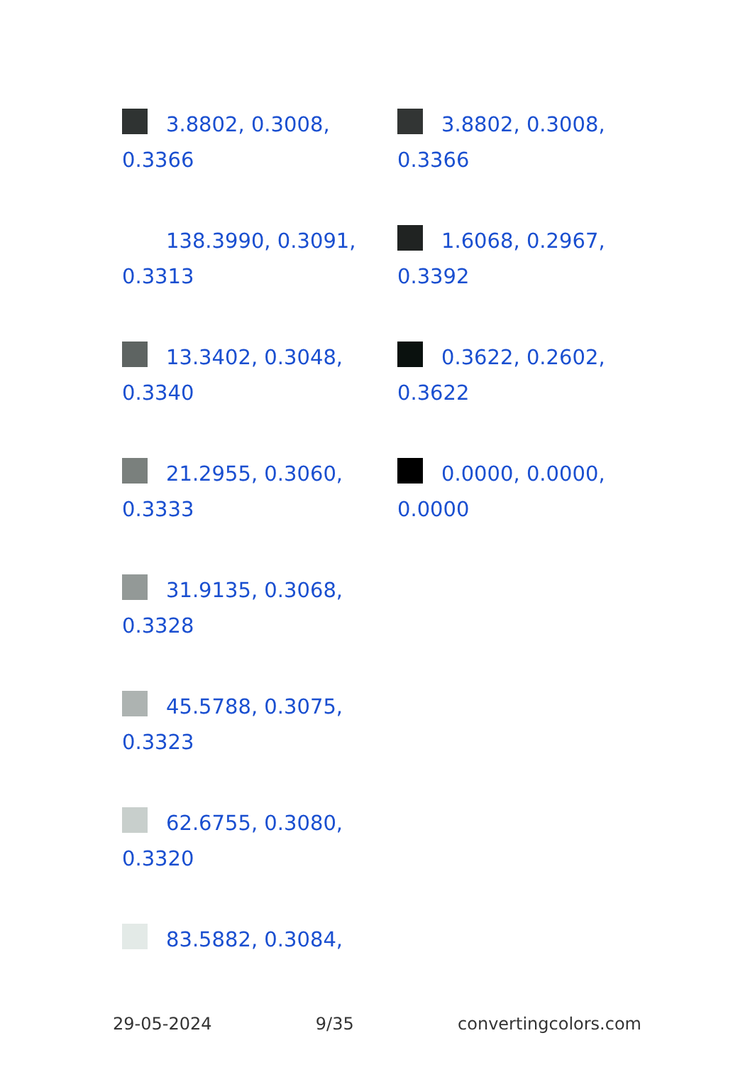3.8802, 0.3008, 0.3366
3.8802, 0.3008, 0.3366
138.3990, 0.3091, 0.3313
1.6068, 0.2967, 0.3392
13.3402, 0.3048, 0.3340
0.3622, 0.2602, 0.3622
21.2955, 0.3060, 0.3333
0.0000, 0.0000, 0.0000
31.9135, 0.3068, 0.3328
45.5788, 0.3075, 0.3323
62.6755, 0.3080, 0.3320
83.5882, 0.3084,
29-05-2024 9/35 convertingcolors.com